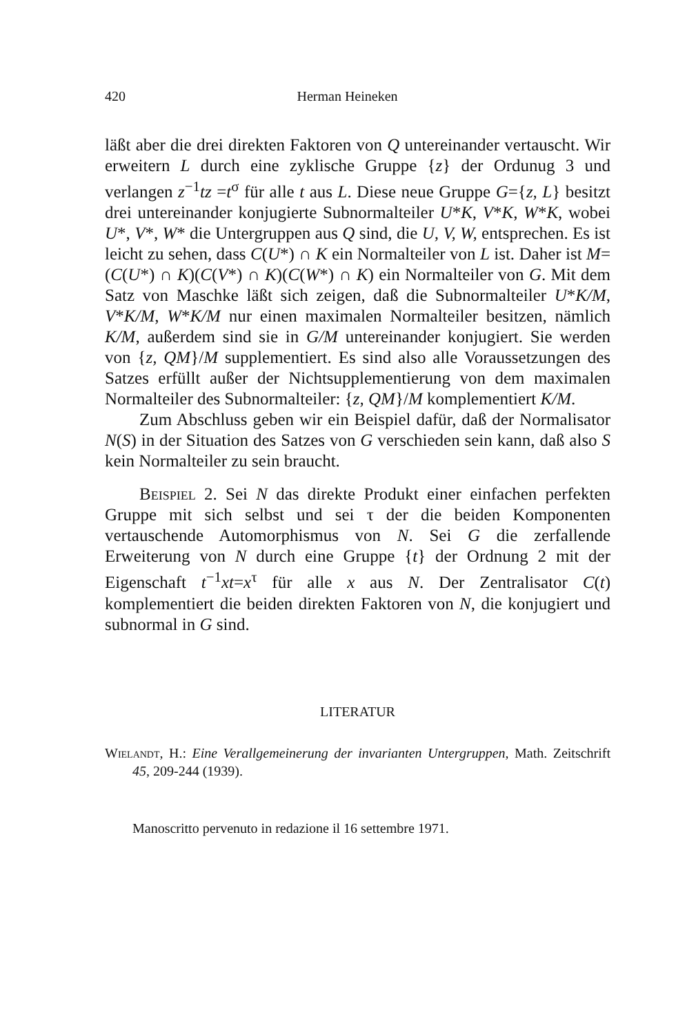420 Herman Heineken
läßt aber die drei direkten Faktoren von Q untereinander vertauscht. Wir erweitern L durch eine zyklische Gruppe {z} der Ordunug 3 und verlangen z<sup>−1</sup>tz =t<sup>σ</sup> für alle t aus L. Diese neue Gruppe G={z, L} besitzt drei untereinander konjugierte Subnormalteiler U*K, V*K, W*K, wobei U*, V*, W* die Untergruppen aus Q sind, die U, V, W, entsprechen. Es ist leicht zu sehen, dass C(U*) ∩ K ein Normalteiler von L ist. Daher ist M=(C(U*) ∩ K)(C(V*) ∩ K)(C(W*) ∩ K) ein Normalteiler von G. Mit dem Satz von Maschke läßt sich zeigen, daß die Subnormalteiler U*K/M, V*K/M, W*K/M nur einen maximalen Normalteiler besitzen, nämlich K/M, außerdem sind sie in G/M untereinander konjugiert. Sie werden von {z, QM}/M supplementiert. Es sind also alle Voraussetzungen des Satzes erfüllt außer der Nichtsupplementierung von dem maximalen Normalteiler des Subnormalteiler: {z, QM}/M komplementiert K/M.
Zum Abschluss geben wir ein Beispiel dafür, daß der Normalisator N(S) in der Situation des Satzes von G verschieden sein kann, daß also S kein Normalteiler zu sein braucht.
Beispiel 2. Sei N das direkte Produkt einer einfachen perfekten Gruppe mit sich selbst und sei τ der die beiden Komponenten vertauschende Automorphismus von N. Sei G die zerfallende Erweiterung von N durch eine Gruppe {t} der Ordnung 2 mit der Eigenschaft t<sup>−1</sup>xt=x<sup>τ</sup> für alle x aus N. Der Zentralisator C(t) komplementiert die beiden direkten Faktoren von N, die konjugiert und subnormal in G sind.
LITERATUR
Wielandt, H.: Eine Verallgemeinerung der invarianten Untergruppen, Math. Zeitschrift 45, 209-244 (1939).
Manoscritto pervenuto in redazione il 16 settembre 1971.